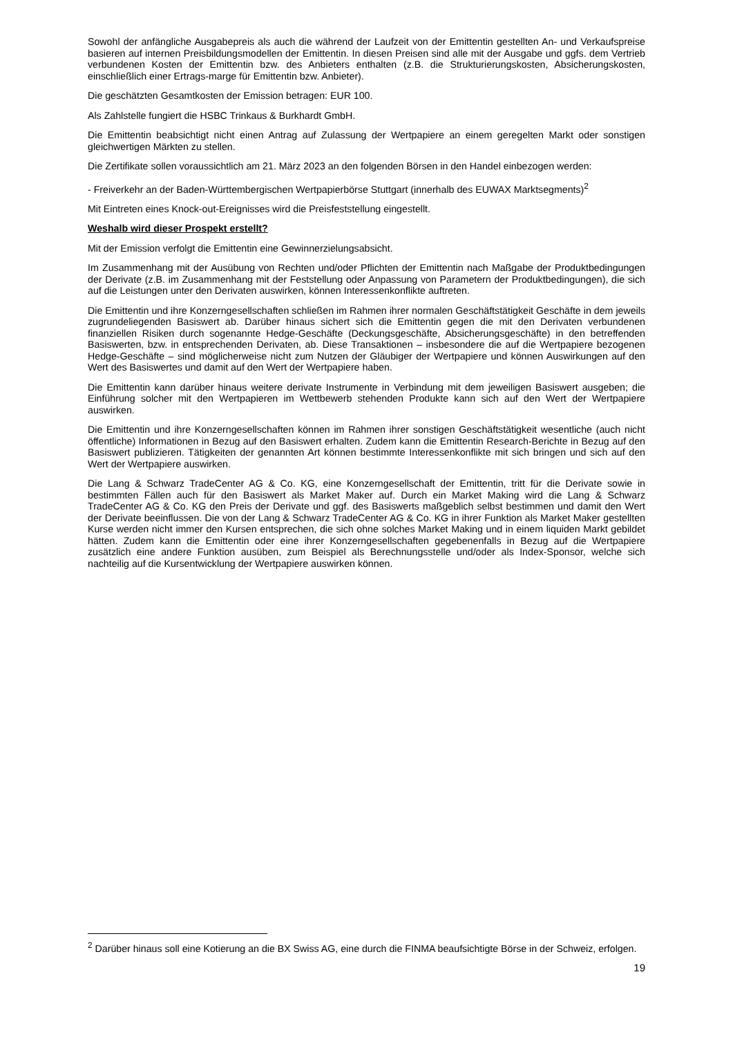Sowohl der anfängliche Ausgabepreis als auch die während der Laufzeit von der Emittentin gestellten An- und Verkaufspreise basieren auf internen Preisbildungsmodellen der Emittentin. In diesen Preisen sind alle mit der Ausgabe und ggfs. dem Vertrieb verbundenen Kosten der Emittentin bzw. des Anbieters enthalten (z.B. die Strukturierungskosten, Absicherungskosten, einschließlich einer Ertrags-marge für Emittentin bzw. Anbieter).
Die geschätzten Gesamtkosten der Emission betragen: EUR 100.
Als Zahlstelle fungiert die HSBC Trinkaus & Burkhardt GmbH.
Die Emittentin beabsichtigt nicht einen Antrag auf Zulassung der Wertpapiere an einem geregelten Markt oder sonstigen gleichwertigen Märkten zu stellen.
Die Zertifikate sollen voraussichtlich am 21. März 2023 an den folgenden Börsen in den Handel einbezogen werden:
- Freiverkehr an der Baden-Württembergischen Wertpapierbörse Stuttgart (innerhalb des EUWAX Marktsegments)<sup>2</sup>
Mit Eintreten eines Knock-out-Ereignisses wird die Preisfeststellung eingestellt.
Weshalb wird dieser Prospekt erstellt?
Mit der Emission verfolgt die Emittentin eine Gewinnerzielungsabsicht.
Im Zusammenhang mit der Ausübung von Rechten und/oder Pflichten der Emittentin nach Maßgabe der Produktbedingungen der Derivate (z.B. im Zusammenhang mit der Feststellung oder Anpassung von Parametern der Produktbedingungen), die sich auf die Leistungen unter den Derivaten auswirken, können Interessenkonflikte auftreten.
Die Emittentin und ihre Konzerngesellschaften schließen im Rahmen ihrer normalen Geschäftstätigkeit Geschäfte in dem jeweils zugrundeliegenden Basiswert ab. Darüber hinaus sichert sich die Emittentin gegen die mit den Derivaten verbundenen finanziellen Risiken durch sogenannte Hedge-Geschäfte (Deckungsgeschäfte, Absicherungsgeschäfte) in den betreffenden Basiswerten, bzw. in entsprechenden Derivaten, ab. Diese Transaktionen – insbesondere die auf die Wertpapiere bezogenen Hedge-Geschäfte – sind möglicherweise nicht zum Nutzen der Gläubiger der Wertpapiere und können Auswirkungen auf den Wert des Basiswertes und damit auf den Wert der Wertpapiere haben.
Die Emittentin kann darüber hinaus weitere derivate Instrumente in Verbindung mit dem jeweiligen Basiswert ausgeben; die Einführung solcher mit den Wertpapieren im Wettbewerb stehenden Produkte kann sich auf den Wert der Wertpapiere auswirken.
Die Emittentin und ihre Konzerngesellschaften können im Rahmen ihrer sonstigen Geschäftstätigkeit wesentliche (auch nicht öffentliche) Informationen in Bezug auf den Basiswert erhalten. Zudem kann die Emittentin Research-Berichte in Bezug auf den Basiswert publizieren. Tätigkeiten der genannten Art können bestimmte Interessenkonflikte mit sich bringen und sich auf den Wert der Wertpapiere auswirken.
Die Lang & Schwarz TradeCenter AG & Co. KG, eine Konzerngesellschaft der Emittentin, tritt für die Derivate sowie in bestimmten Fällen auch für den Basiswert als Market Maker auf. Durch ein Market Making wird die Lang & Schwarz TradeCenter AG & Co. KG den Preis der Derivate und ggf. des Basiswerts maßgeblich selbst bestimmen und damit den Wert der Derivate beeinflussen. Die von der Lang & Schwarz TradeCenter AG & Co. KG in ihrer Funktion als Market Maker gestellten Kurse werden nicht immer den Kursen entsprechen, die sich ohne solches Market Making und in einem liquiden Markt gebildet hätten. Zudem kann die Emittentin oder eine ihrer Konzerngesellschaften gegebenenfalls in Bezug auf die Wertpapiere zusätzlich eine andere Funktion ausüben, zum Beispiel als Berechnungsstelle und/oder als Index-Sponsor, welche sich nachteilig auf die Kursentwicklung der Wertpapiere auswirken können.
<sup>2</sup> Darüber hinaus soll eine Kotierung an die BX Swiss AG, eine durch die FINMA beaufsichtigte Börse in der Schweiz, erfolgen.
19